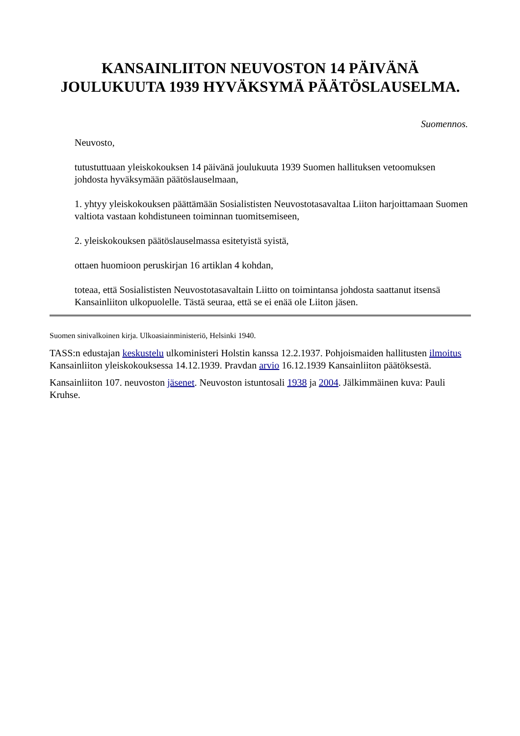KANSAINLIITON NEUVOSTON 14 PÄIVÄNÄ
JOULUKUUTA 1939 HYVÄKSYMÄ PÄÄTÖSLAUSELMA.
Suomennos.
Neuvosto,
tutustuttuaan yleiskokouksen 14 päivänä joulukuuta 1939 Suomen hallituksen vetoomuksen johdosta hyväksymään päätöslauselmaan,
1. yhtyy yleiskokouksen päättämään Sosialististen Neuvostotasavaltaa Liiton harjoittamaan Suomen valtiota vastaan kohdistuneen toiminnan tuomitsemiseen,
2. yleiskokouksen päätöslauselmassa esitetyistä syistä,
ottaen huomioon peruskirjan 16 artiklan 4 kohdan,
toteaa, että Sosialististen Neuvostotasavaltain Liitto on toimintansa johdosta saattanut itsensä Kansainliiton ulkopuolelle. Tästä seuraa, että se ei enää ole Liiton jäsen.
Suomen sinivalkoinen kirja. Ulkoasiainministeriö, Helsinki 1940.
TASS:n edustajan keskustelu ulkoministeri Holstin kanssa 12.2.1937. Pohjoismaiden hallitusten ilmoitus Kansainliiton yleiskokouksessa 14.12.1939. Pravdan arvio 16.12.1939 Kansainliiton päätöksestä.
Kansainliiton 107. neuvoston jäsenet. Neuvoston istuntosali 1938 ja 2004. Jälkimmäinen kuva: Pauli Kruhse.